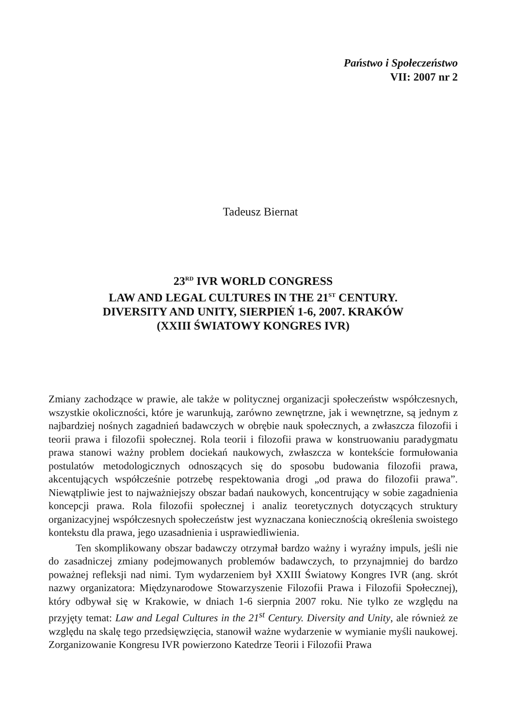Państwo i Społeczeństwo
VII: 2007 nr 2
Tadeusz Biernat
23<sup>RD</sup> IVR WORLD CONGRESS
LAW AND LEGAL CULTURES IN THE 21<sup>ST</sup> CENTURY.
DIVERSITY AND UNITY, SIERPIEŃ 1-6, 2007. KRAKÓW
(XXIII ŚWIATOWY KONGRES IVR)
Zmiany zachodzące w prawie, ale także w politycznej organizacji społeczeństw współczesnych, wszystkie okoliczności, które je warunkują, zarówno zewnętrzne, jak i wewnętrzne, są jednym z najbardziej nośnych zagadnień badawczych w obrębie nauk społecznych, a zwłaszcza filozofii i teorii prawa i filozofii społecznej. Rola teorii i filozofii prawa w konstruowaniu paradygmatu prawa stanowi ważny problem dociekań naukowych, zwłaszcza w kontekście formułowania postulatów metodologicznych odnoszących się do sposobu budowania filozofii prawa, akcentujących współcześnie potrzebę respektowania drogi „od prawa do filozofii prawa”. Niewątpliwie jest to najważniejszy obszar badań naukowych, koncentrujący w sobie zagadnienia koncepcji prawa. Rola filozofii społecznej i analiz teoretycznych dotyczących struktury organizacyjnej współczesnych społeczeństw jest wyznaczana koniecznością określenia swoistego kontekstu dla prawa, jego uzasadnienia i usprawiedliwienia.
Ten skomplikowany obszar badawczy otrzymał bardzo ważny i wyraźny impuls, jeśli nie do zasadniczej zmiany podejmowanych problemów badawczych, to przynajmniej do bardzo poważnej refleksji nad nimi. Tym wydarzeniem był XXIII Światowy Kongres IVR (ang. skrót nazwy organizatora: Międzynarodowe Stowarzyszenie Filozofii Prawa i Filozofii Społecznej), który odbywał się w Krakowie, w dniach 1-6 sierpnia 2007 roku. Nie tylko ze względu na przyjęty temat: Law and Legal Cultures in the 21<sup>st</sup> Century. Diversity and Unity, ale również ze względu na skalę tego przedsięwzięcia, stanowił ważne wydarzenie w wymianie myśli naukowej. Zorganizowanie Kongresu IVR powierzono Katedrze Teorii i Filozofii Prawa